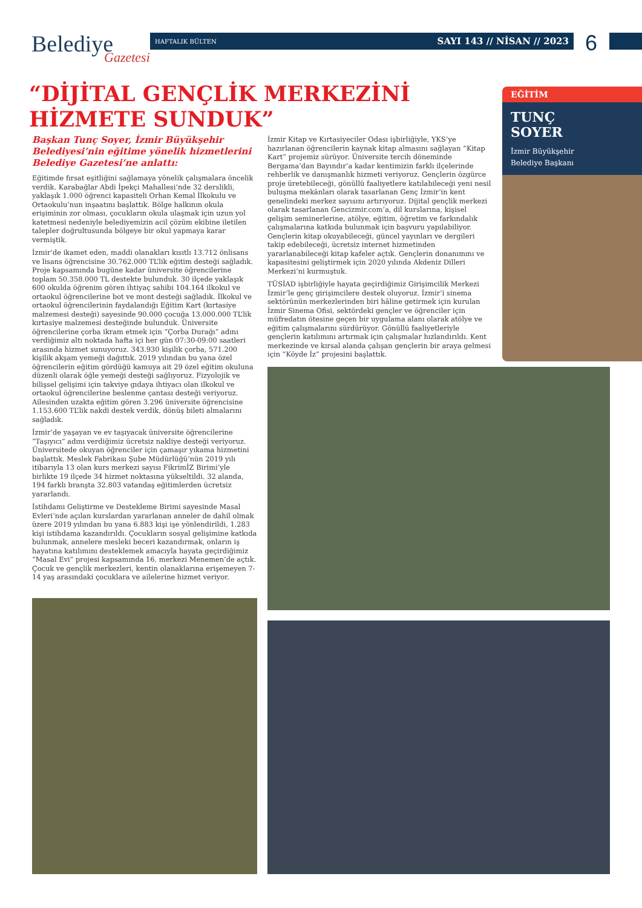Belediye Gazetesi HAFTALIK BÜLTEN SAYI 143 // NİSAN // 2023 6
“DİJİTAL GENÇLİK MERKEZİNİ HİZMETE SUNDUK”
EĞİTİM
TUNÇ
SOYER
İzmir Büyükşehir
Belediye Başkanı
Başkan Tunç Soyer, İzmir Büyükşehir Belediyesi’nin eğitime yönelik hizmetlerini Belediye Gazetesi’ne anlattı:
Eğitimde fırsat eşitliğini sağlamaya yönelik çalışmalara öncelik verdik. Karabağlar Abdi İpekçi Mahallesi’nde 32 derslikli, yaklaşık 1.000 öğrenci kapasiteli Orhan Kemal İlkokulu ve Ortaokulu’nun inşaatını başlattık. Bölge halkının okula erişiminin zor olması, çocukların okula ulaşmak için uzun yol katetmesi nedeniyle belediyemizin acil çözüm ekibine iletilen talepler doğrultusunda bölgeye bir okul yapmaya karar vermiştik.
İzmir’de ikamet eden, maddi olanakları kısıtlı 13.712 önlisans ve lisans öğrencisine 30.762.000 TL’lik eğitim desteği sağladık. Proje kapsamında bugüne kadar üniversite öğrencilerine toplam 50.358.000 TL destekte bulunduk. 30 ilçede yaklaşık 600 okulda öğrenim gören ihtiyaç sahibi 104.164 ilkokul ve ortaokul öğrencilerine bot ve mont desteği sağladık. İlkokul ve ortaokul öğrencilerinin faydalandığı Eğitim Kart (kırtasiye malzemesi desteği) sayesinde 90.000 çocuğa 13.000.000 TL’lik kırtasiye malzemesi desteğinde bulunduk. Üniversite öğrencilerine çorba ikram etmek için “Çorba Durağı” adını verdiğimiz altı noktada hafta içi her gün 07:30-09:00 saatleri arasında hizmet sunuyoruz. 343.930 kişilik çorba, 571.200 kişilik akşam yemeği dağıttık. 2019 yılından bu yana özel öğrencilerin eğitim gördüğü kamuya ait 29 özel eğitim okuluna düzenli olarak öğle yemeği desteği sağlıyoruz. Fizyolojik ve bilişsel gelişimi için takviye gıdaya ihtiyacı olan ilkokul ve ortaokul öğrencilerine beslenme çantası desteği veriyoruz. Ailesinden uzakta eğitim gören 3.296 üniversite öğrencisine 1.153.600 TL’lik nakdi destek verdik, dönüş bileti almalarını sağladık.
İzmir’de yaşayan ve ev taşıyacak üniversite öğrencilerine “Taşıyıcı” adını verdiğimiz ücretsiz nakliye desteği veriyoruz. Üniversitede okuyan öğrenciler için çamaşır yıkama hizmetini başlattık. Meslek Fabrikası Şube Müdürlüğü’nün 2019 yılı itibarıyla 13 olan kurs merkezi sayısı FikrimİZ Birimi’yle birlikte 19 ilçede 34 hizmet noktasına yükseltildi. 32 alanda, 194 farklı branşta 32.803 vatandaş eğitimlerden ücretsiz yararlandı.
İstihdamı Geliştirme ve Destekleme Birimi sayesinde Masal Evleri’nde açılan kurslardan yararlanan anneler de dahil olmak üzere 2019 yılından bu yana 6.883 kişi işe yönlendirildi, 1.283 kişi istihdama kazandırıldı. Çocukların sosyal gelişimine katkıda bulunmak, annelere mesleki beceri kazandırmak, onların iş hayatına katılımını desteklemek amacıyla hayata geçirdiğimiz “Masal Evi” projesi kapsamında 16. merkezi Menemen’de açtık. Çocuk ve gençlik merkezleri, kentin olanaklarına erişemeyen 7-14 yaş arasındaki çocuklara ve ailelerine hizmet veriyor.
İzmir Kitap ve Kırtasiyeciler Odası işbirliğiyle, YKS’ye hazırlanan öğrencilerin kaynak kitap almasını sağlayan “Kitap Kart” projemiz sürüyor. Üniversite tercih döneminde Bergama’dan Bayındır’a kadar kentimizin farklı ilçelerinde rehberlik ve danışmanlık hizmeti veriyoruz. Gençlerin özgürce proje üretebileceği, gönüllü faaliyetlere katılabileceği yeni nesil buluşma mekânları olarak tasarlanan Genç İzmir’in kent genelindeki merkez sayısını artırıyoruz. Dijital gençlik merkezi olarak tasarlanan Gencizmir.com’a, dil kurslarına, kişisel gelişim seminerlerine, atölye, eğitim, öğretim ve farkındalık çalışmalarına katkıda bulunmak için başvuru yapılabiliyor. Gençlerin kitap okuyabileceği, güncel yayınları ve dergileri takip edebileceği, ücretsiz internet hizmetinden yararlanabileceği kitap kafeler açtık. Gençlerin donanımını ve kapasitesini geliştirmek için 2020 yılında Akdeniz Dilleri Merkezi’ni kurmuştuk.
TÜSİAD işbirliğiyle hayata geçirdiğimiz Girişimcilik Merkezi İzmir’le genç girişimcilere destek oluyoruz. İzmir’i sinema sektörünün merkezlerinden biri hâline getirmek için kurulan İzmir Sinema Ofisi, sektördeki gençler ve öğrenciler için müfredatın ötesine geçen bir uygulama alanı olarak atölye ve eğitim çalışmalarını sürdürüyor. Gönüllü faaliyetleriyle gençlerin katılımını artırmak için çalışmalar hızlandırıldı. Kent merkezinde ve kırsal alanda çalışan gençlerin bir araya gelmesi için “Köyde İz” projesini başlattık.